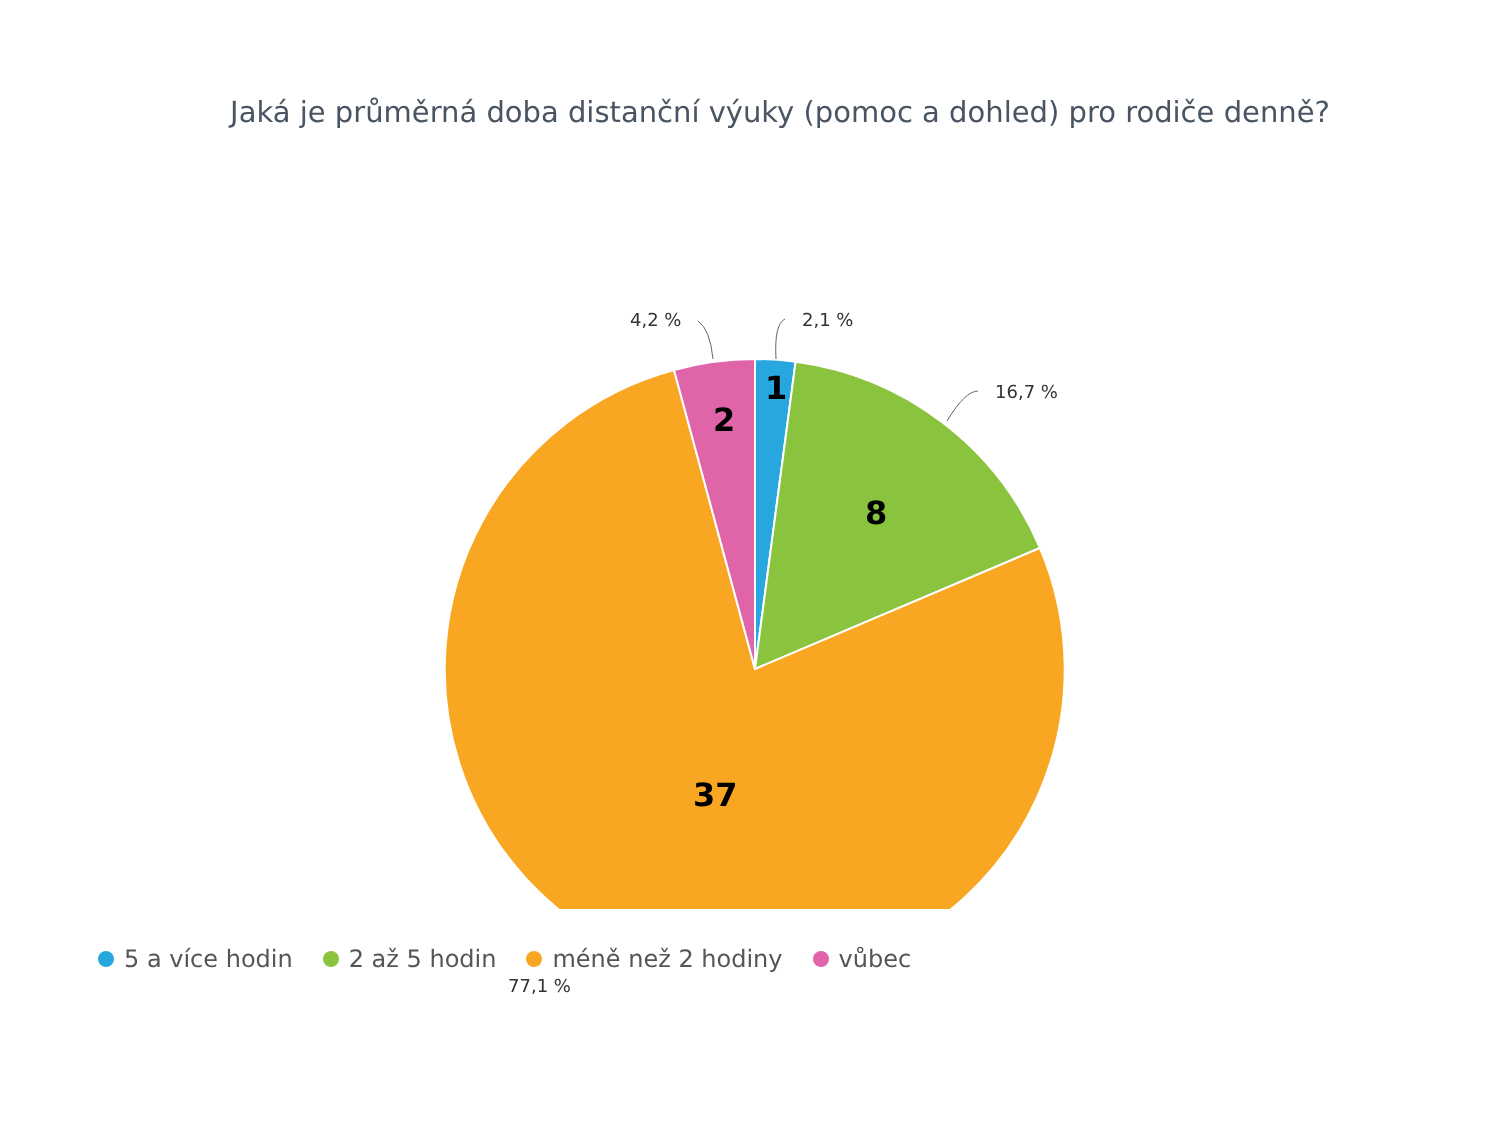Jaká je průměrná doba distanční výuky (pomoc a dohled) pro rodiče denně?
4,2 % 2,1 %
16,7 %
77,1 %
1
2
8
37
5 a více hodin 2 až 5 hodin méně než 2 hodiny vůbec